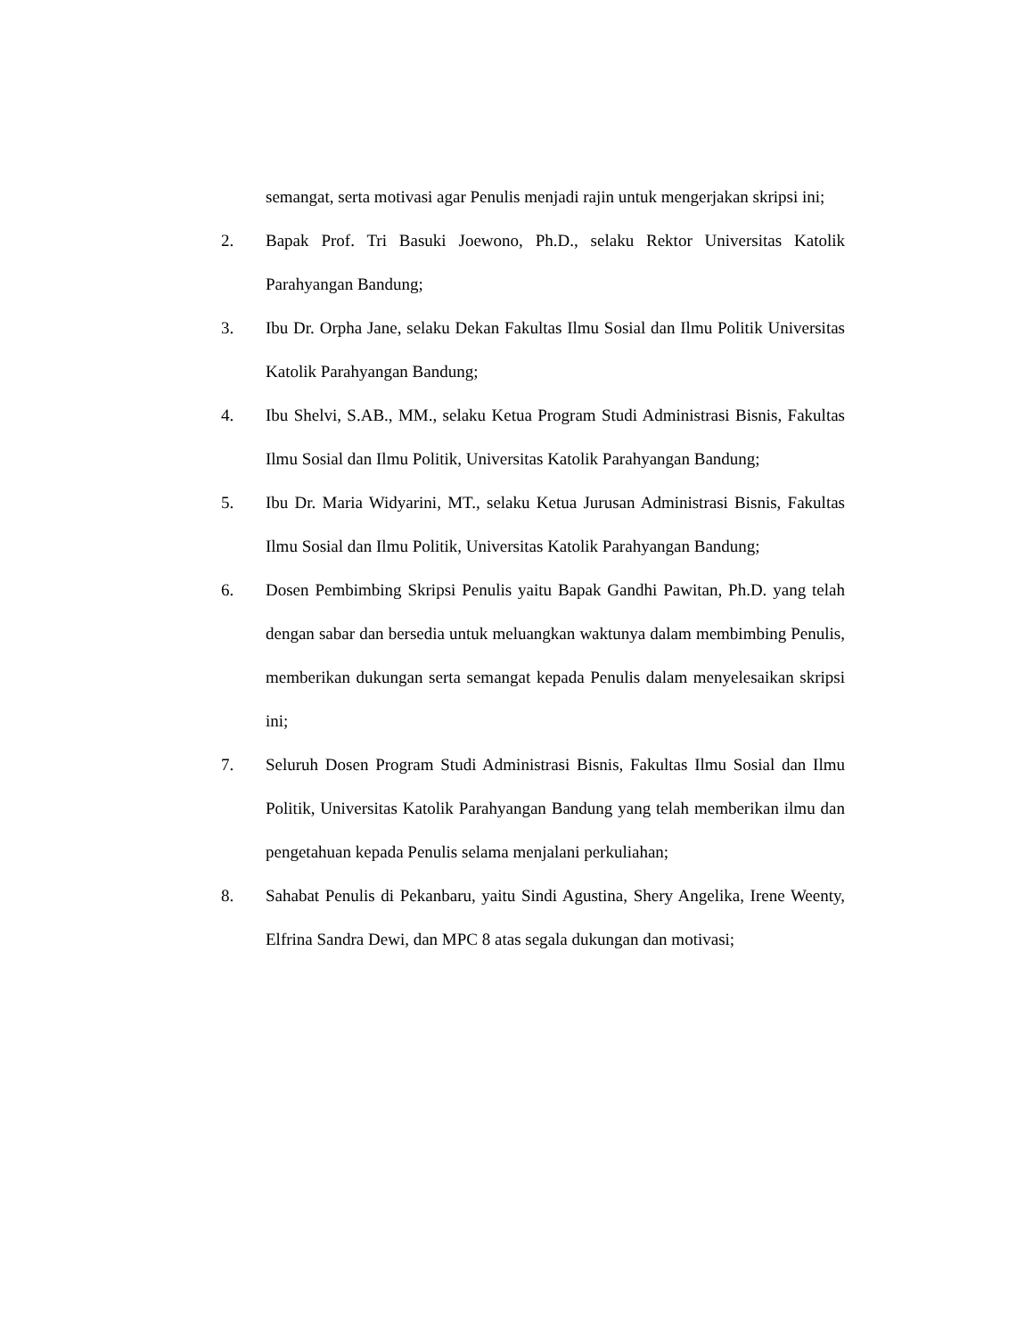semangat, serta motivasi agar Penulis menjadi rajin untuk mengerjakan skripsi ini;
2. Bapak Prof. Tri Basuki Joewono, Ph.D., selaku Rektor Universitas Katolik Parahyangan Bandung;
3. Ibu Dr. Orpha Jane, selaku Dekan Fakultas Ilmu Sosial dan Ilmu Politik Universitas Katolik Parahyangan Bandung;
4. Ibu Shelvi, S.AB., MM., selaku Ketua Program Studi Administrasi Bisnis, Fakultas Ilmu Sosial dan Ilmu Politik, Universitas Katolik Parahyangan Bandung;
5. Ibu Dr. Maria Widyarini, MT., selaku Ketua Jurusan Administrasi Bisnis, Fakultas Ilmu Sosial dan Ilmu Politik, Universitas Katolik Parahyangan Bandung;
6. Dosen Pembimbing Skripsi Penulis yaitu Bapak Gandhi Pawitan, Ph.D. yang telah dengan sabar dan bersedia untuk meluangkan waktunya dalam membimbing Penulis, memberikan dukungan serta semangat kepada Penulis dalam menyelesaikan skripsi ini;
7. Seluruh Dosen Program Studi Administrasi Bisnis, Fakultas Ilmu Sosial dan Ilmu Politik, Universitas Katolik Parahyangan Bandung yang telah memberikan ilmu dan pengetahuan kepada Penulis selama menjalani perkuliahan;
8. Sahabat Penulis di Pekanbaru, yaitu Sindi Agustina, Shery Angelika, Irene Weenty, Elfrina Sandra Dewi, dan MPC 8 atas segala dukungan dan motivasi;